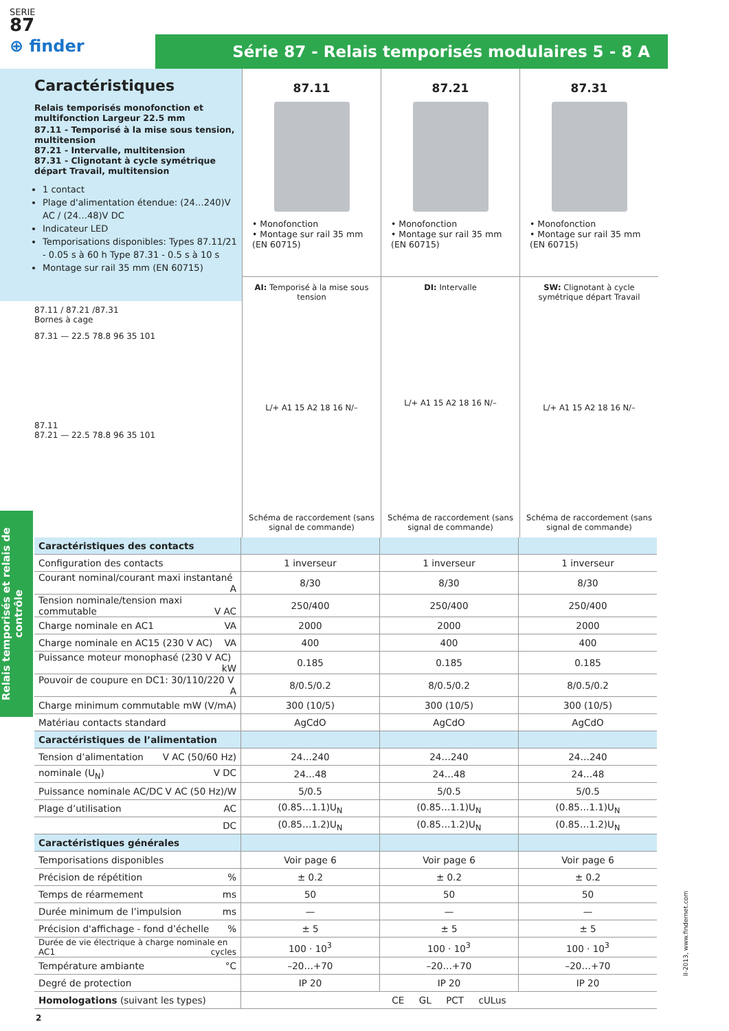SERIE
87
⊕ finder
Série 87 - Relais temporisés modulaires 5 - 8 A
Caractéristiques
Relais temporisés monofonction et multifonction Largeur 22.5 mm
87.11 - Temporisé à la mise sous tension, multitension
87.21 - Intervalle, multitension
87.31 - Clignotant à cycle symétrique départ Travail, multitension
1 contact
Plage d'alimentation étendue: (24…240)V AC / (24…48)V DC
Indicateur LED
Temporisations disponibles: Types 87.11/21 - 0.05 s à 60 h Type 87.31 - 0.5 s à 10 s
Montage sur rail 35 mm (EN 60715)
87.11 / 87.21 /87.31
Bornes à cage
87.31 — 22.5 78.8 96 35 101
87.11
87.21 — 22.5 78.8 96 35 101
87.11
• Monofonction
• Montage sur rail 35 mm (EN 60715)
87.21
• Monofonction
• Montage sur rail 35 mm (EN 60715)
87.31
• Monofonction
• Montage sur rail 35 mm (EN 60715)
AI: Temporisé à la mise sous tension
L/+ A1 15 A2 18 16 N/–
Schéma de raccordement (sans signal de commande)
DI: Intervalle
L/+ A1 15 A2 18 16 N/–
Schéma de raccordement (sans signal de commande)
SW: Clignotant à cycle symétrique départ Travail
L/+ A1 15 A2 18 16 N/–
Schéma de raccordement (sans signal de commande)
| Caractéristiques des contacts | | | |
| Configuration des contacts | 1 inverseur | 1 inverseur | 1 inverseur |
| Courant nominal/courant maxi instantané A | 8/30 | 8/30 | 8/30 |
| Tension nominale/tension maxi commutable V AC | 250/400 | 250/400 | 250/400 |
| Charge nominale en AC1 VA | 2000 | 2000 | 2000 |
| Charge nominale en AC15 (230 V AC) VA | 400 | 400 | 400 |
| Puissance moteur monophasé (230 V AC) kW | 0.185 | 0.185 | 0.185 |
| Pouvoir de coupure en DC1: 30/110/220 V A | 8/0.5/0.2 | 8/0.5/0.2 | 8/0.5/0.2 |
| Charge minimum commutable mW (V/mA) | 300 (10/5) | 300 (10/5) | 300 (10/5) |
| Matériau contacts standard | AgCdO | AgCdO | AgCdO |
| Caractéristiques de l’alimentation | | | |
| Tension d’alimentation V AC (50/60 Hz) | 24…240 | 24…240 | 24…240 |
| nominale (U<sub>N</sub>) V DC | 24…48 | 24…48 | 24…48 |
| Puissance nominale AC/DC V AC (50 Hz)/W | 5/0.5 | 5/0.5 | 5/0.5 |
| Plage d’utilisation AC | (0.85…1.1)U<sub>N</sub> | (0.85…1.1)U<sub>N</sub> | (0.85…1.1)U<sub>N</sub> |
| DC | (0.85…1.2)U<sub>N</sub> | (0.85…1.2)U<sub>N</sub> | (0.85…1.2)U<sub>N</sub> |
| Caractéristiques générales | | | |
| Temporisations disponibles | Voir page 6 | Voir page 6 | Voir page 6 |
| Précision de répétition % | ± 0.2 | ± 0.2 | ± 0.2 |
| Temps de réarmement ms | 50 | 50 | 50 |
| Durée minimum de l’impulsion ms | — | — | — |
| Précision d'affichage - fond d’échelle % | ± 5 | ± 5 | ± 5 |
| Durée de vie électrique à charge nominale en AC1 cycles | 100 · 10<sup>3</sup> | 100 · 10<sup>3</sup> | 100 · 10<sup>3</sup> |
| Température ambiante °C | –20…+70 | –20…+70 | –20…+70 |
| Degré de protection | IP 20 | IP 20 | IP 20 |
| Homologations (suivant les types) | CE GL PCT cULus | | |
2
Relais temporisés et relais de contrôle
II-2013, www.findernet.com